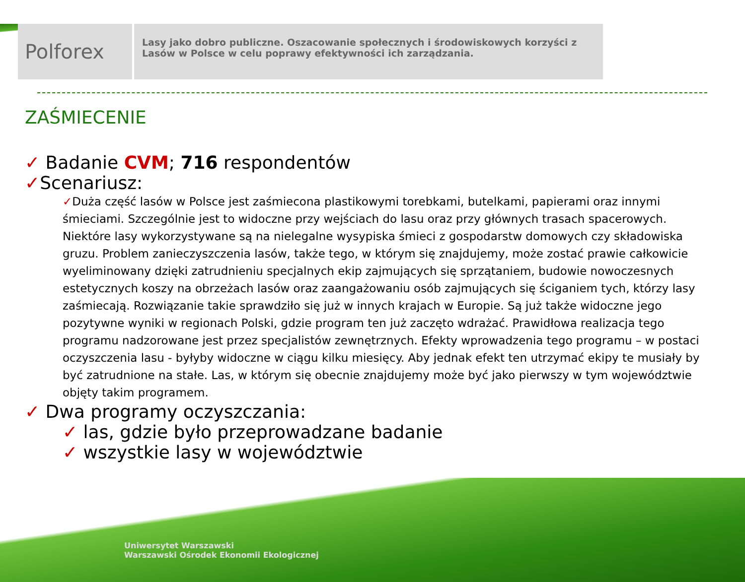Polforex
Lasy jako dobro publiczne. Oszacowanie społecznych i środowiskowych korzyści z Lasów w Polsce w celu poprawy efektywności ich zarządzania.
ZAŚMIECENIE
✓ Badanie CVM; 716 respondentów
✓Scenariusz:
✓Duża część lasów w Polsce jest zaśmiecona plastikowymi torebkami, butelkami, papierami oraz innymi śmieciami. Szczególnie jest to widoczne przy wejściach do lasu oraz przy głównych trasach spacerowych. Niektóre lasy wykorzystywane są na nielegalne wysypiska śmieci z gospodarstw domowych czy składowiska gruzu. Problem zanieczyszczenia lasów, także tego, w którym się znajdujemy, może zostać prawie całkowicie wyeliminowany dzięki zatrudnieniu specjalnych ekip zajmujących się sprzątaniem, budowie nowoczesnych estetycznych koszy na obrzeżach lasów oraz zaangażowaniu osób zajmujących się ściganiem tych, którzy lasy zaśmiecają. Rozwiązanie takie sprawdziło się już w innych krajach w Europie. Są już także widoczne jego pozytywne wyniki w regionach Polski, gdzie program ten już zaczęto wdrażać. Prawidłowa realizacja tego programu nadzorowane jest przez specjalistów zewnętrznych. Efekty wprowadzenia tego programu – w postaci oczyszczenia lasu - byłyby widoczne w ciągu kilku miesięcy. Aby jednak efekt ten utrzymać ekipy te musiały by być zatrudnione na stałe. Las, w którym się obecnie znajdujemy może być jako pierwszy w tym województwie objęty takim programem.
✓ Dwa programy oczyszczania:
✓ las, gdzie było przeprowadzane badanie
✓ wszystkie lasy w województwie
Uniwersytet Warszawski
Warszawski Ośrodek Ekonomii Ekologicznej